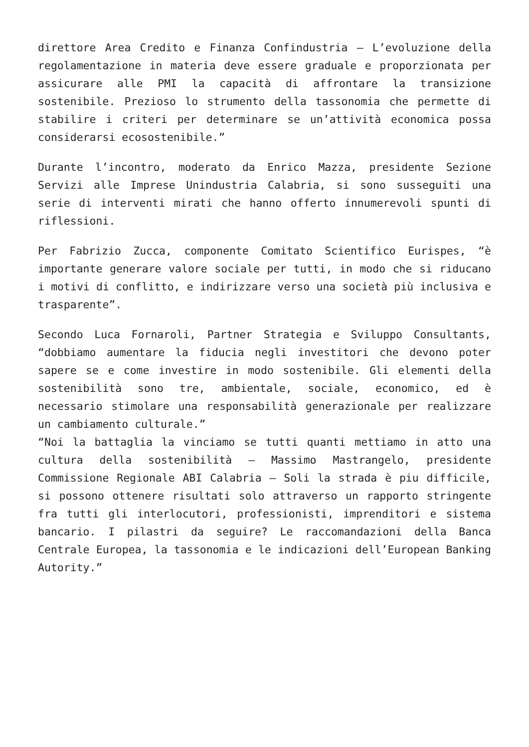direttore Area Credito e Finanza Confindustria – L’evoluzione della regolamentazione in materia deve essere graduale e proporzionata per assicurare alle PMI la capacità di affrontare la transizione sostenibile. Prezioso lo strumento della tassonomia che permette di stabilire i criteri per determinare se un’attività economica possa considerarsi ecosostenibile.”
Durante l’incontro, moderato da Enrico Mazza, presidente Sezione Servizi alle Imprese Unindustria Calabria, si sono susseguiti una serie di interventi mirati che hanno offerto innumerevoli spunti di riflessioni.
Per Fabrizio Zucca, componente Comitato Scientifico Eurispes, “è importante generare valore sociale per tutti, in modo che si riducano i motivi di conflitto, e indirizzare verso una società più inclusiva e trasparente”.
Secondo Luca Fornaroli, Partner Strategia e Sviluppo Consultants, “dobbiamo aumentare la fiducia negli investitori che devono poter sapere se e come investire in modo sostenibile. Gli elementi della sostenibilità sono tre, ambientale, sociale, economico, ed è necessario stimolare una responsabilità generazionale per realizzare un cambiamento culturale.”
“Noi la battaglia la vinciamo se tutti quanti mettiamo in atto una cultura della sostenibilità – Massimo Mastrangelo, presidente Commissione Regionale ABI Calabria – Soli la strada è piu difficile, si possono ottenere risultati solo attraverso un rapporto stringente fra tutti gli interlocutori, professionisti, imprenditori e sistema bancario. I pilastri da seguire? Le raccomandazioni della Banca Centrale Europea, la tassonomia e le indicazioni dell’European Banking Autority.”